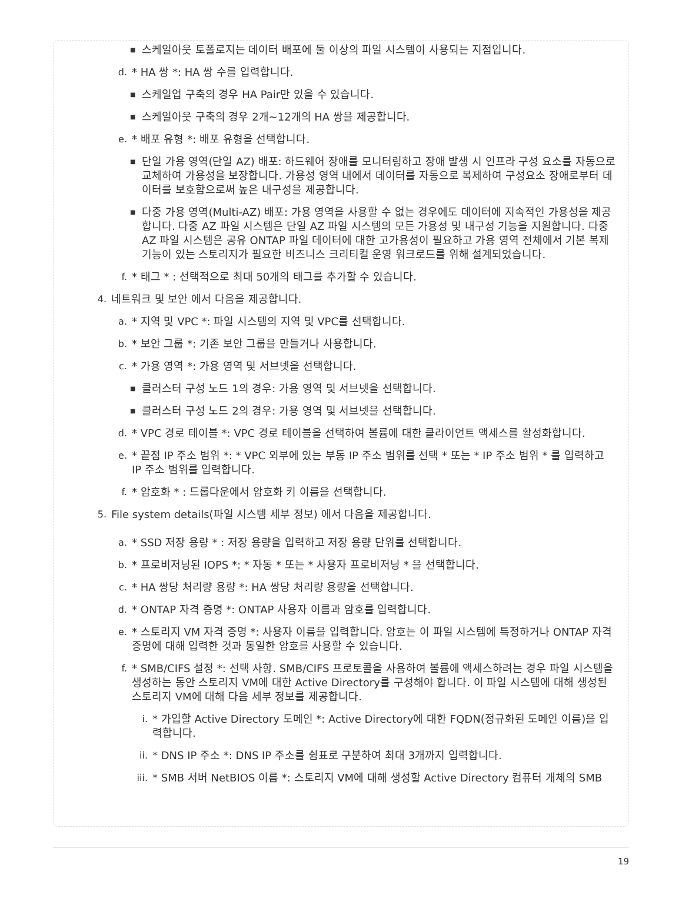■ 스케일아웃 토폴로지는 데이터 배포에 둘 이상의 파일 시스템이 사용되는 지점입니다.
d. * HA 쌍 *: HA 쌍 수를 입력합니다.
■ 스케일업 구축의 경우 HA Pair만 있을 수 있습니다.
■ 스케일아웃 구축의 경우 2개~12개의 HA 쌍을 제공합니다.
e. * 배포 유형 *: 배포 유형을 선택합니다.
■ 단일 가용 영역(단일 AZ) 배포: 하드웨어 장애를 모니터링하고 장애 발생 시 인프라 구성 요소를 자동으로 교체하여 가용성을 보장합니다. 가용성 영역 내에서 데이터를 자동으로 복제하여 구성요소 장애로부터 데이터를 보호함으로써 높은 내구성을 제공합니다.
■ 다중 가용 영역(Multi-AZ) 배포: 가용 영역을 사용할 수 없는 경우에도 데이터에 지속적인 가용성을 제공합니다. 다중 AZ 파일 시스템은 단일 AZ 파일 시스템의 모든 가용성 및 내구성 기능을 지원합니다. 다중 AZ 파일 시스템은 공유 ONTAP 파일 데이터에 대한 고가용성이 필요하고 가용 영역 전체에서 기본 복제 기능이 있는 스토리지가 필요한 비즈니스 크리티컬 운영 워크로드를 위해 설계되었습니다.
f. * 태그 * : 선택적으로 최대 50개의 태그를 추가할 수 있습니다.
4. 네트워크 및 보안 에서 다음을 제공합니다.
a. * 지역 및 VPC *: 파일 시스템의 지역 및 VPC를 선택합니다.
b. * 보안 그룹 *: 기존 보안 그룹을 만들거나 사용합니다.
c. * 가용 영역 *: 가용 영역 및 서브넷을 선택합니다.
■ 클러스터 구성 노드 1의 경우: 가용 영역 및 서브넷을 선택합니다.
■ 클러스터 구성 노드 2의 경우: 가용 영역 및 서브넷을 선택합니다.
d. * VPC 경로 테이블 *: VPC 경로 테이블을 선택하여 볼륨에 대한 클라이언트 액세스를 활성화합니다.
e. * 끝점 IP 주소 범위 *: * VPC 외부에 있는 부동 IP 주소 범위를 선택 * 또는 * IP 주소 범위 * 를 입력하고 IP 주소 범위를 입력합니다.
f. * 암호화 * : 드롭다운에서 암호화 키 이름을 선택합니다.
5. File system details(파일 시스템 세부 정보) 에서 다음을 제공합니다.
a. * SSD 저장 용량 * : 저장 용량을 입력하고 저장 용량 단위를 선택합니다.
b. * 프로비저닝된 IOPS *: * 자동 * 또는 * 사용자 프로비저닝 * 을 선택합니다.
c. * HA 쌍당 처리량 용량 *: HA 쌍당 처리량 용량을 선택합니다.
d. * ONTAP 자격 증명 *: ONTAP 사용자 이름과 암호를 입력합니다.
e. * 스토리지 VM 자격 증명 *: 사용자 이름을 입력합니다. 암호는 이 파일 시스템에 특정하거나 ONTAP 자격 증명에 대해 입력한 것과 동일한 암호를 사용할 수 있습니다.
f. * SMB/CIFS 설정 *: 선택 사항. SMB/CIFS 프로토콜을 사용하여 볼륨에 액세스하려는 경우 파일 시스템을 생성하는 동안 스토리지 VM에 대한 Active Directory를 구성해야 합니다. 이 파일 시스템에 대해 생성된 스토리지 VM에 대해 다음 세부 정보를 제공합니다.
i. * 가입할 Active Directory 도메인 *: Active Directory에 대한 FQDN(정규화된 도메인 이름)을 입력합니다.
ii. * DNS IP 주소 *: DNS IP 주소를 쉼표로 구분하여 최대 3개까지 입력합니다.
iii. * SMB 서버 NetBIOS 이름 *: 스토리지 VM에 대해 생성할 Active Directory 컴퓨터 개체의 SMB
19